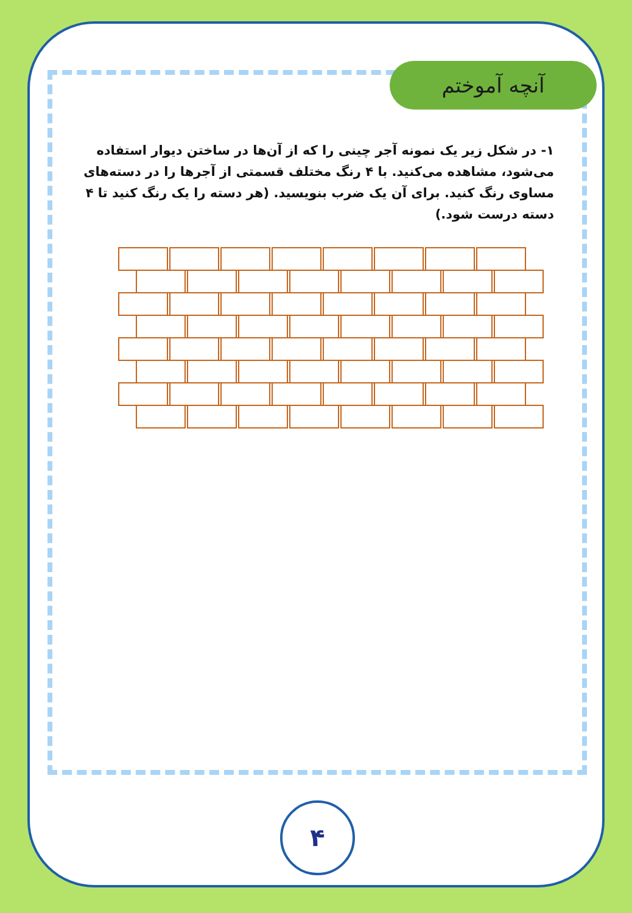آنچه آموختم
۱- در شکل زیر یک نمونه آجر چینی را که از آن‌ها در ساختن دیوار استفاده می‌شود، مشاهده می‌کنید. با ۴ رنگ مختلف قسمتی از آجرها را در دسته‌های مساوی رنگ کنید. برای آن یک ضرب بنویسید. (هر دسته را یک رنگ کنید تا ۴ دسته درست شود.)
۴